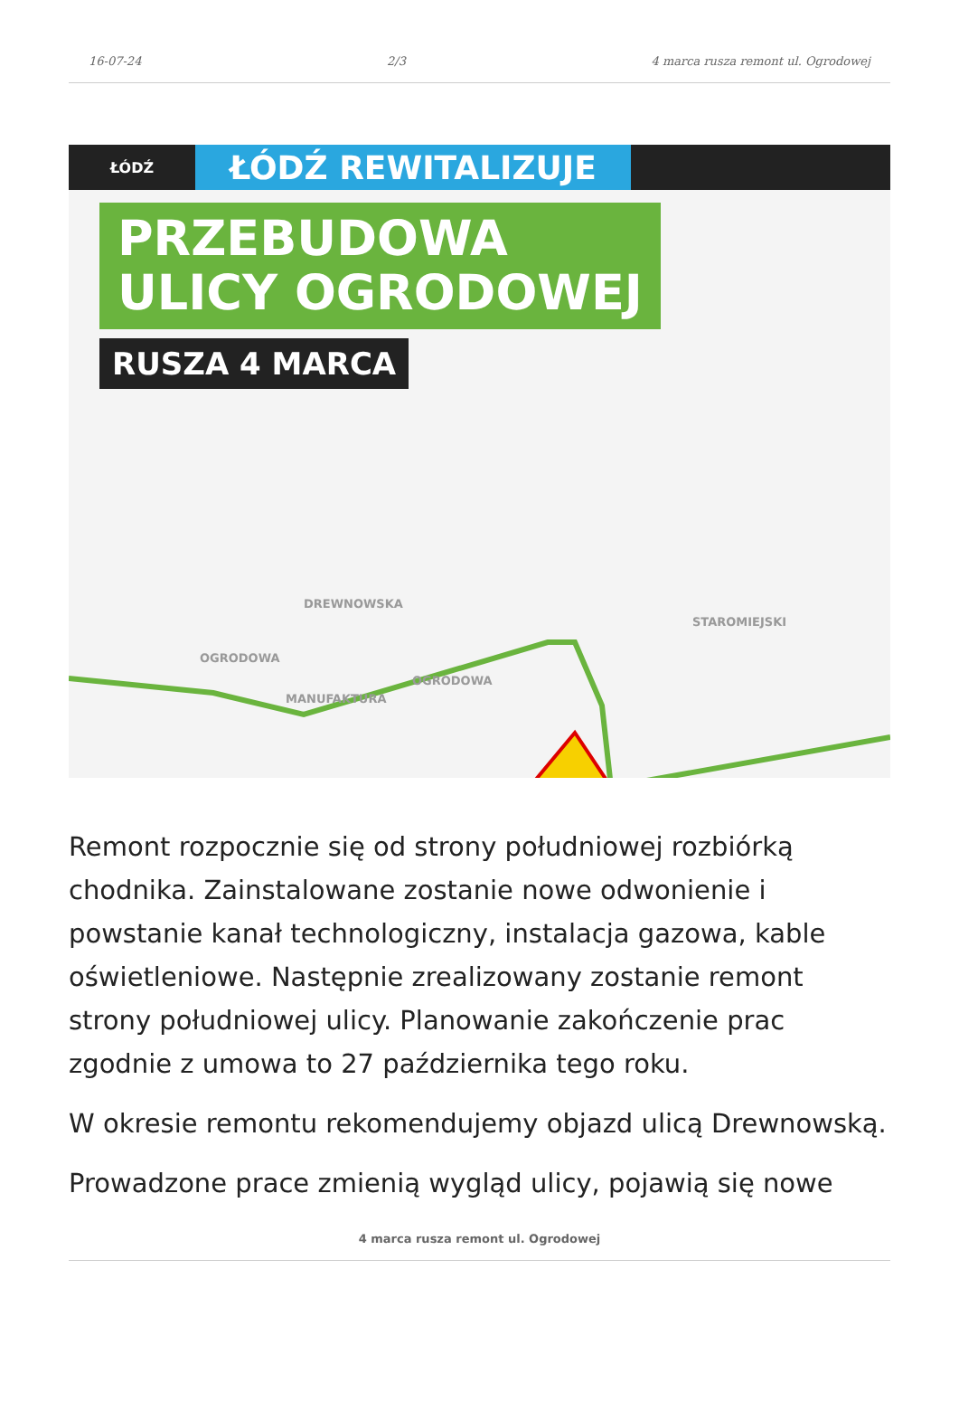16-07-24 2/3 4 marca rusza remont ul. Ogrodowej
ŁÓDŹ
ŁÓDŹ REWITALIZUJE
PRZEBUDOWA
ULICY OGRODOWEJ
RUSZA 4 MARCA
MANUFAKTURA
STAROMIEJSKI
OGRODOWA
OGRODOWA
DREWNOWSKA
Remont rozpocznie się od strony południowej rozbiórką chodnika. Zainstalowane zostanie nowe odwonienie i powstanie kanał technologiczny, instalacja gazowa, kable oświetleniowe. Następnie zrealizowany zostanie remont strony południowej ulicy. Planowanie zakończenie prac zgodnie z umowa to 27 października tego roku.
W okresie remontu rekomendujemy objazd ulicą Drewnowską.
Prowadzone prace zmienią wygląd ulicy, pojawią się nowe
4 marca rusza remont ul. Ogrodowej